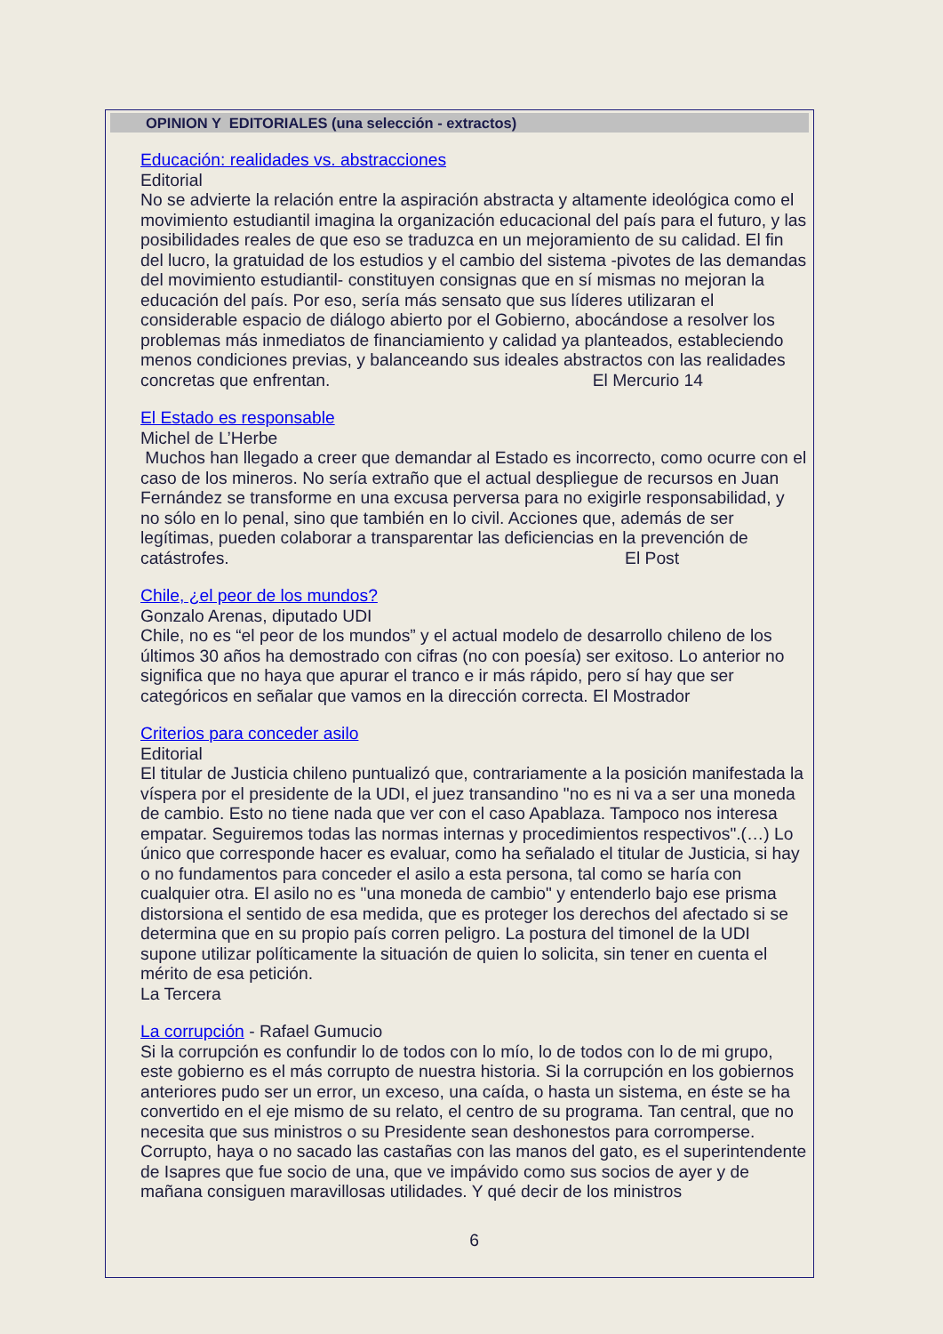OPINION Y EDITORIALES (una selección - extractos)
Educación: realidades vs. abstracciones
Editorial
No se advierte la relación entre la aspiración abstracta y altamente ideológica como el movimiento estudiantil imagina la organización educacional del país para el futuro, y las posibilidades reales de que eso se traduzca en un mejoramiento de su calidad. El fin del lucro, la gratuidad de los estudios y el cambio del sistema -pivotes de las demandas del movimiento estudiantil- constituyen consignas que en sí mismas no mejoran la educación del país. Por eso, sería más sensato que sus líderes utilizaran el considerable espacio de diálogo abierto por el Gobierno, abocándose a resolver los problemas más inmediatos de financiamiento y calidad ya planteados, estableciendo menos condiciones previas, y balanceando sus ideales abstractos con las realidades concretas que enfrentan. El Mercurio 14
El Estado es responsable
Michel de L’Herbe
Muchos han llegado a creer que demandar al Estado es incorrecto, como ocurre con el caso de los mineros. No sería extraño que el actual despliegue de recursos en Juan Fernández se transforme en una excusa perversa para no exigirle responsabilidad, y no sólo en lo penal, sino que también en lo civil. Acciones que, además de ser legítimas, pueden colaborar a transparentar las deficiencias en la prevención de catástrofes. El Post
Chile, ¿el peor de los mundos?
Gonzalo Arenas, diputado UDI
Chile, no es “el peor de los mundos” y el actual modelo de desarrollo chileno de los últimos 30 años ha demostrado con cifras (no con poesía) ser exitoso. Lo anterior no significa que no haya que apurar el tranco e ir más rápido, pero sí hay que ser categóricos en señalar que vamos en la dirección correcta. El Mostrador
Criterios para conceder asilo
Editorial
El titular de Justicia chileno puntualizó que, contrariamente a la posición manifestada la víspera por el presidente de la UDI, el juez transandino "no es ni va a ser una moneda de cambio. Esto no tiene nada que ver con el caso Apablaza. Tampoco nos interesa empatar. Seguiremos todas las normas internas y procedimientos respectivos".(…) Lo único que corresponde hacer es evaluar, como ha señalado el titular de Justicia, si hay o no fundamentos para conceder el asilo a esta persona, tal como se haría con cualquier otra. El asilo no es "una moneda de cambio" y entenderlo bajo ese prisma distorsiona el sentido de esa medida, que es proteger los derechos del afectado si se determina que en su propio país corren peligro. La postura del timonel de la UDI supone utilizar políticamente la situación de quien lo solicita, sin tener en cuenta el mérito de esa petición.
La Tercera
La corrupción - Rafael Gumucio
Si la corrupción es confundir lo de todos con lo mío, lo de todos con lo de mi grupo, este gobierno es el más corrupto de nuestra historia. Si la corrupción en los gobiernos anteriores pudo ser un error, un exceso, una caída, o hasta un sistema, en éste se ha convertido en el eje mismo de su relato, el centro de su programa. Tan central, que no necesita que sus ministros o su Presidente sean deshonestos para corromperse. Corrupto, haya o no sacado las castañas con las manos del gato, es el superintendente de Isapres que fue socio de una, que ve impávido como sus socios de ayer y de mañana consiguen maravillosas utilidades. Y qué decir de los ministros
6